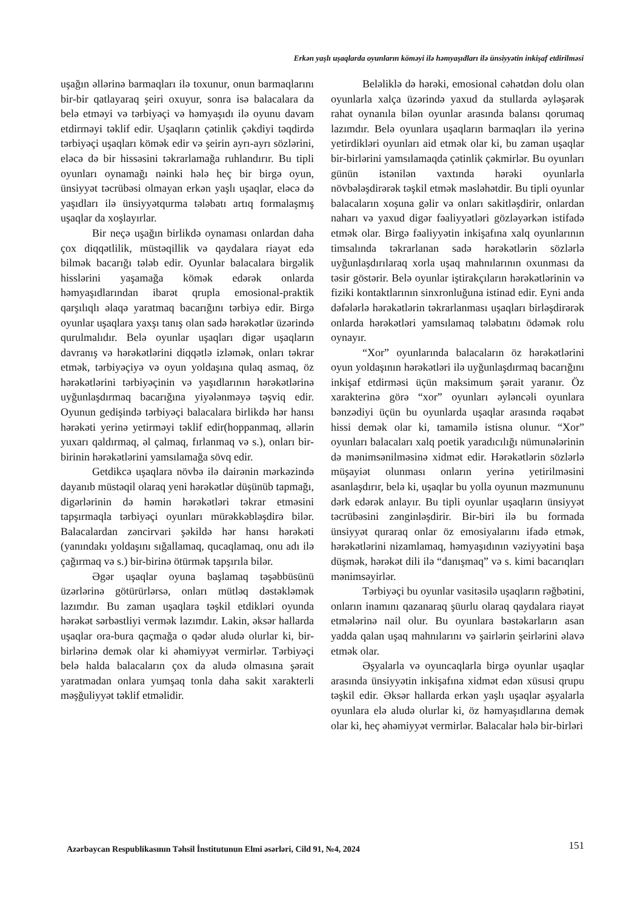Erkən yaşlı uşaqlarda oyunların köməyi ilə həmyaşıdları ilə ünsiyyətin inkişaf etdirilməsi
uşağın əllərinə barmaqları ilə toxunur, onun barmaqlarını bir-bir qatlayaraq şeiri oxuyur, sonra isə balacalara da belə etməyi və tərbiyəçi və həmyaşıdı ilə oyunu davam etdirməyi təklif edir. Uşaqların çətinlik çəkdiyi təqdirdə tərbiyəçi uşaqları kömək edir və şeirin ayrı-ayrı sözlərini, eləcə də bir hissəsini təkrarlamağa ruhlandırır. Bu tipli oyunları oynamağı nəinki hələ heç bir birgə oyun, ünsiyyət təcrübəsi olmayan erkən yaşlı uşaqlar, eləcə də yaşıdları ilə ünsiyyətqurma tələbatı artıq formalaşmış uşaqlar da xoşlayırlar.
Bir neçə uşağın birlikdə oynaması onlardan daha çox diqqətlilik, müstəqillik və qaydalara riayət edə bilmək bacarığı tələb edir. Oyunlar balacalara birgəlik hisslərini yaşamağa kömək edərək onlarda həmyaşıdlarından ibarət qrupla emosional-praktik qarşılıqlı əlaqə yaratmaq bacarığını tərbiyə edir. Birgə oyunlar uşaqlara yaxşı tanış olan sadə hərəkətlər üzərində qurulmalıdır. Belə oyunlar uşaqları digər uşaqların davranış və hərəkətlərini diqqətlə izləmək, onları təkrar etmək, tərbiyəçiyə və oyun yoldaşına qulaq asmaq, öz hərəkətlərini tərbiyəçinin və yaşıdlarının hərəkətlərinə uyğunlaşdırmaq bacarığına yiyələnməyə təşviq edir. Oyunun gedişində tərbiyəçi balacalara birlikdə hər hansı hərəkəti yerinə yetirməyi təklif edir(hoppanmaq, əllərin yuxarı qaldırmaq, əl çalmaq, fırlanmaq və s.), onları bir-birinin hərəkətlərini yamsılamağa sövq edir.
Getdikcə uşaqlara növbə ilə dairənin mərkəzində dayanıb müstəqil olaraq yeni hərəkətlər düşünüb tapmağı, digərlərinin də həmin hərəkətləri təkrar etməsini tapşırmaqla tərbiyəçi oyunları mürəkkəbləşdirə bilər. Balacalardan zəncirvari şəkildə hər hansı hərəkəti (yanındakı yoldaşını sığallamaq, qucaqlamaq, onu adı ilə çağırmaq və s.) bir-birinə ötürmək tapşırıla bilər.
Əgər uşaqlar oyuna başlamaq təşəbbüsünü üzərlərinə götürürlərsə, onları mütləq dəstəkləmək lazımdır. Bu zaman uşaqlara təşkil etdikləri oyunda hərəkət sərbəstliyi vermək lazımdır. Lakin, əksər hallarda uşaqlar ora-bura qaçmağa o qədər aludə olurlar ki, bir-birlərinə demək olar ki əhəmiyyət vermirlər. Tərbiyəçi belə halda balacaların çox da aludə olmasına şərait yaratmadan onlara yumşaq tonla daha sakit xarakterli məşğuliyyət təklif etməlidir.
Beləliklə də hərəki, emosional cəhətdən dolu olan oyunlarla xalça üzərində yaxud da stullarda əyləşərək rahat oynanıla bilən oyunlar arasında balansı qorumaq lazımdır. Belə oyunlara uşaqların barmaqları ilə yerinə yetirdikləri oyunları aid etmək olar ki, bu zaman uşaqlar bir-birlərini yamsılamaqda çətinlik çəkmirlər. Bu oyunları günün istənilən vaxtında hərəki oyunlarla növbələşdirərək təşkil etmək məsləhətdir. Bu tipli oyunlar balacaların xoşuna gəlir və onları sakitləşdirir, onlardan naharı və yaxud digər fəaliyyətləri gözləyərkən istifadə etmək olar. Birgə fəaliyyətin inkişafına xalq oyunlarının timsalında təkrarlanan sadə hərəkətlərin sözlərlə uyğunlaşdırılaraq xorla uşaq mahnılarının oxunması da təsir göstərir. Belə oyunlar iştirakçıların hərəkətlərinin və fiziki kontaktlarının sinxronluğuna istinad edir. Eyni anda dəfələrlə hərəkətlərin təkrarlanması uşaqları birləşdirərək onlarda hərəkətləri yamsılamaq tələbatını ödəmək rolu oynayır.
“Xor” oyunlarında balacaların öz hərəkətlərini oyun yoldaşının hərəkətləri ilə uyğunlaşdırmaq bacarığını inkişaf etdirməsi üçün maksimum şərait yaranır. Öz xarakterinə görə “xor” oyunları əyləncəli oyunlara bənzədiyi üçün bu oyunlarda uşaqlar arasında rəqabət hissi demək olar ki, tamamilə istisna olunur. “Xor” oyunları balacaları xalq poetik yaradıcılığı nümunələrinin də mənimsənilməsinə xidmət edir. Hərəkətlərin sözlərlə müşayiət olunması onların yerinə yetirilməsini asanlaşdırır, belə ki, uşaqlar bu yolla oyunun məzmununu dərk edərək anlayır. Bu tipli oyunlar uşaqların ünsiyyət təcrübəsini zənginləşdirir. Bir-biri ilə bu formada ünsiyyət quraraq onlar öz emosiyalarını ifadə etmək, hərəkətlərini nizamlamaq, həmyaşıdının vəziyyətini başa düşmək, hərəkət dili ilə “danışmaq” və s. kimi bacarıqları mənimsəyirlər.
Tərbiyəçi bu oyunlar vasitəsilə uşaqların rəğbətini, onların inamını qazanaraq şüurlu olaraq qaydalara riayət etmələrinə nail olur. Bu oyunlara bəstəkarların asan yadda qalan uşaq mahnılarını və şairlərin şeirlərini əlavə etmək olar.
Əşyalarla və oyuncaqlarla birgə oyunlar uşaqlar arasında ünsiyyətin inkişafına xidmət edən xüsusi qrupu təşkil edir. Əksər hallarda erkən yaşlı uşaqlar əşyalarla oyunlara elə aludə olurlar ki, öz həmyaşıdlarına demək olar ki, heç əhəmiyyət vermirlər. Balacalar hələ bir-birləri
Azərbaycan Respublikasının Təhsil İnstitutunun Elmi əsərləri, Cild 91, №4, 2024 151